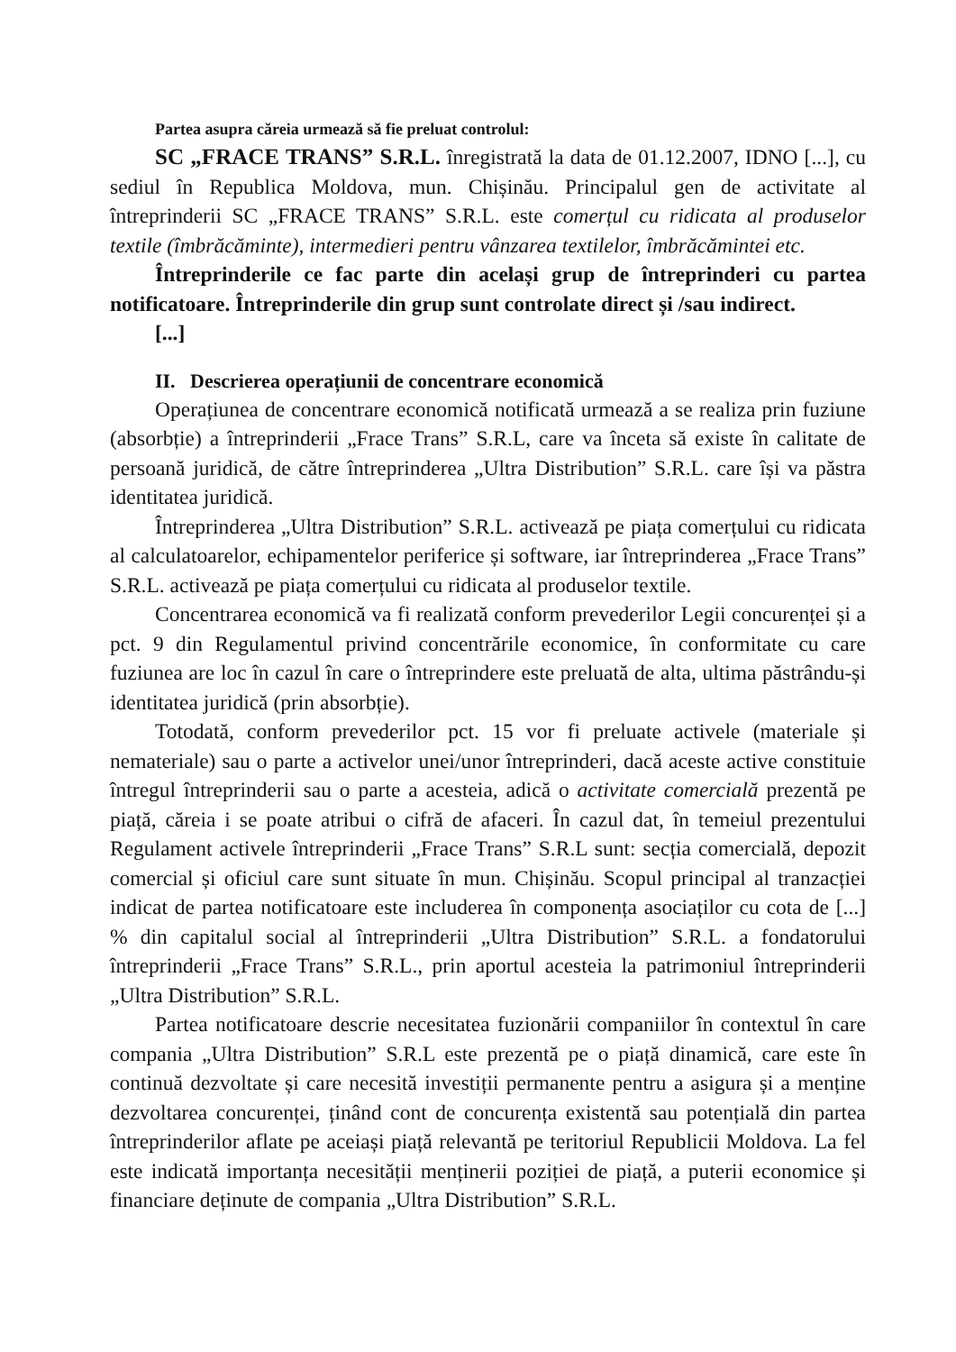Partea asupra căreia urmează să fie preluat controlul:
SC „FRACE TRANS” S.R.L. înregistrată la data de 01.12.2007, IDNO [...], cu sediul în Republica Moldova, mun. Chișinău. Principalul gen de activitate al întreprinderii SC „FRACE TRANS” S.R.L. este comerțul cu ridicata al produselor textile (îmbrăcăminte), intermedieri pentru vânzarea textilelor, îmbrăcămintei etc.
Întreprinderile ce fac parte din același grup de întreprinderi cu partea notificatoare. Întreprinderile din grup sunt controlate direct și /sau indirect.
[...]
II. Descrierea operațiunii de concentrare economică
Operațiunea de concentrare economică notificată urmează a se realiza prin fuziune (absorbție) a întreprinderii „Frace Trans” S.R.L, care va înceta să existe în calitate de persoană juridică, de către întreprinderea „Ultra Distribution” S.R.L. care își va păstra identitatea juridică.
Întreprinderea „Ultra Distribution” S.R.L. activează pe piața comerțului cu ridicata al calculatoarelor, echipamentelor periferice și software, iar întreprinderea „Frace Trans” S.R.L. activează pe piața comerțului cu ridicata al produselor textile.
Concentrarea economică va fi realizată conform prevederilor Legii concurenței și a pct. 9 din Regulamentul privind concentrările economice, în conformitate cu care fuziunea are loc în cazul în care o întreprindere este preluată de alta, ultima păstrându-și identitatea juridică (prin absorbție).
Totodată, conform prevederilor pct. 15 vor fi preluate activele (materiale și nemateriale) sau o parte a activelor unei/unor întreprinderi, dacă aceste active constituie întregul întreprinderii sau o parte a acesteia, adică o activitate comercială prezentă pe piață, căreia i se poate atribui o cifră de afaceri. În cazul dat, în temeiul prezentului Regulament activele întreprinderii „Frace Trans” S.R.L sunt: secția comercială, depozit comercial și oficiul care sunt situate în mun. Chișinău. Scopul principal al tranzacției indicat de partea notificatoare este includerea în componența asociaților cu cota de [...] % din capitalul social al întreprinderii „Ultra Distribution” S.R.L. a fondatorului întreprinderii „Frace Trans” S.R.L., prin aportul acesteia la patrimoniul întreprinderii „Ultra Distribution” S.R.L.
Partea notificatoare descrie necesitatea fuzionării companiilor în contextul în care compania „Ultra Distribution” S.R.L este prezentă pe o piață dinamică, care este în continuă dezvoltate și care necesită investiții permanente pentru a asigura și a menține dezvoltarea concurenței, ținând cont de concurența existentă sau potențială din partea întreprinderilor aflate pe aceiași piață relevantă pe teritoriul Republicii Moldova. La fel este indicată importanța necesității menținerii poziției de piață, a puterii economice și financiare deținute de compania „Ultra Distribution” S.R.L.